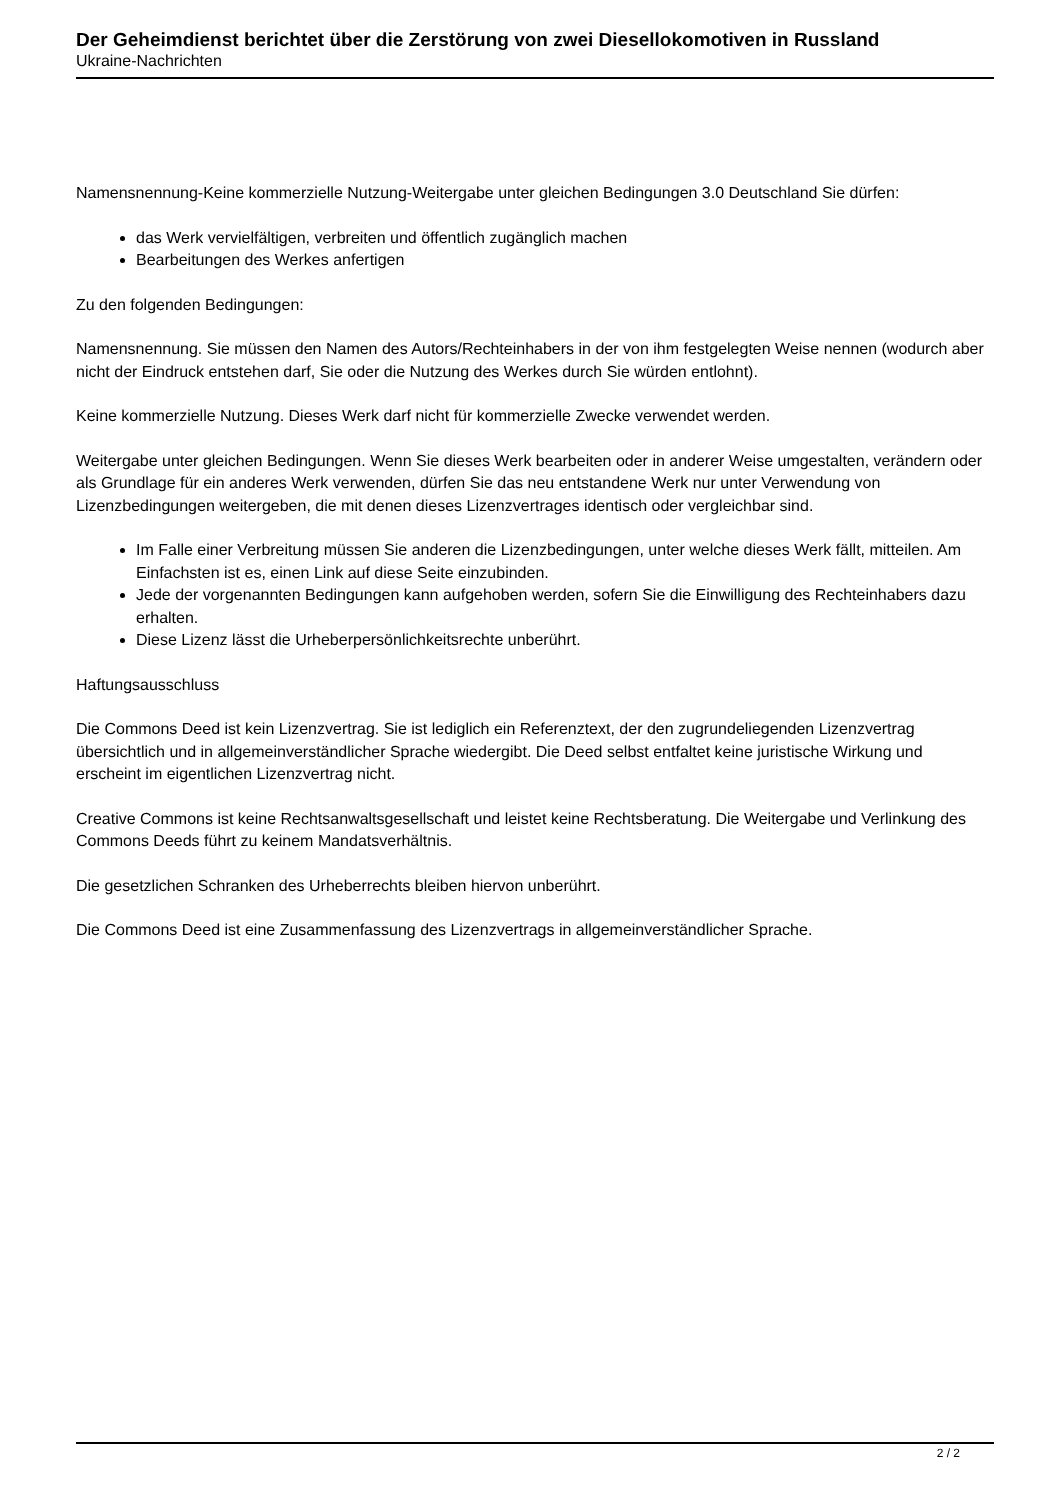Der Geheimdienst berichtet über die Zerstörung von zwei Diesellokomotiven in Russland
Ukraine-Nachrichten
Namensnennung-Keine kommerzielle Nutzung-Weitergabe unter gleichen Bedingungen 3.0 Deutschland Sie dürfen:
das Werk vervielfältigen, verbreiten und öffentlich zugänglich machen
Bearbeitungen des Werkes anfertigen
Zu den folgenden Bedingungen:
Namensnennung. Sie müssen den Namen des Autors/Rechteinhabers in der von ihm festgelegten Weise nennen (wodurch aber nicht der Eindruck entstehen darf, Sie oder die Nutzung des Werkes durch Sie würden entlohnt).
Keine kommerzielle Nutzung. Dieses Werk darf nicht für kommerzielle Zwecke verwendet werden.
Weitergabe unter gleichen Bedingungen. Wenn Sie dieses Werk bearbeiten oder in anderer Weise umgestalten, verändern oder als Grundlage für ein anderes Werk verwenden, dürfen Sie das neu entstandene Werk nur unter Verwendung von Lizenzbedingungen weitergeben, die mit denen dieses Lizenzvertrages identisch oder vergleichbar sind.
Im Falle einer Verbreitung müssen Sie anderen die Lizenzbedingungen, unter welche dieses Werk fällt, mitteilen. Am Einfachsten ist es, einen Link auf diese Seite einzubinden.
Jede der vorgenannten Bedingungen kann aufgehoben werden, sofern Sie die Einwilligung des Rechteinhabers dazu erhalten.
Diese Lizenz lässt die Urheberpersönlichkeitsrechte unberührt.
Haftungsausschluss
Die Commons Deed ist kein Lizenzvertrag. Sie ist lediglich ein Referenztext, der den zugrundeliegenden Lizenzvertrag übersichtlich und in allgemeinverständlicher Sprache wiedergibt. Die Deed selbst entfaltet keine juristische Wirkung und erscheint im eigentlichen Lizenzvertrag nicht.
Creative Commons ist keine Rechtsanwaltsgesellschaft und leistet keine Rechtsberatung. Die Weitergabe und Verlinkung des Commons Deeds führt zu keinem Mandatsverhältnis.
Die gesetzlichen Schranken des Urheberrechts bleiben hiervon unberührt.
Die Commons Deed ist eine Zusammenfassung des Lizenzvertrags in allgemeinverständlicher Sprache.
2 / 2